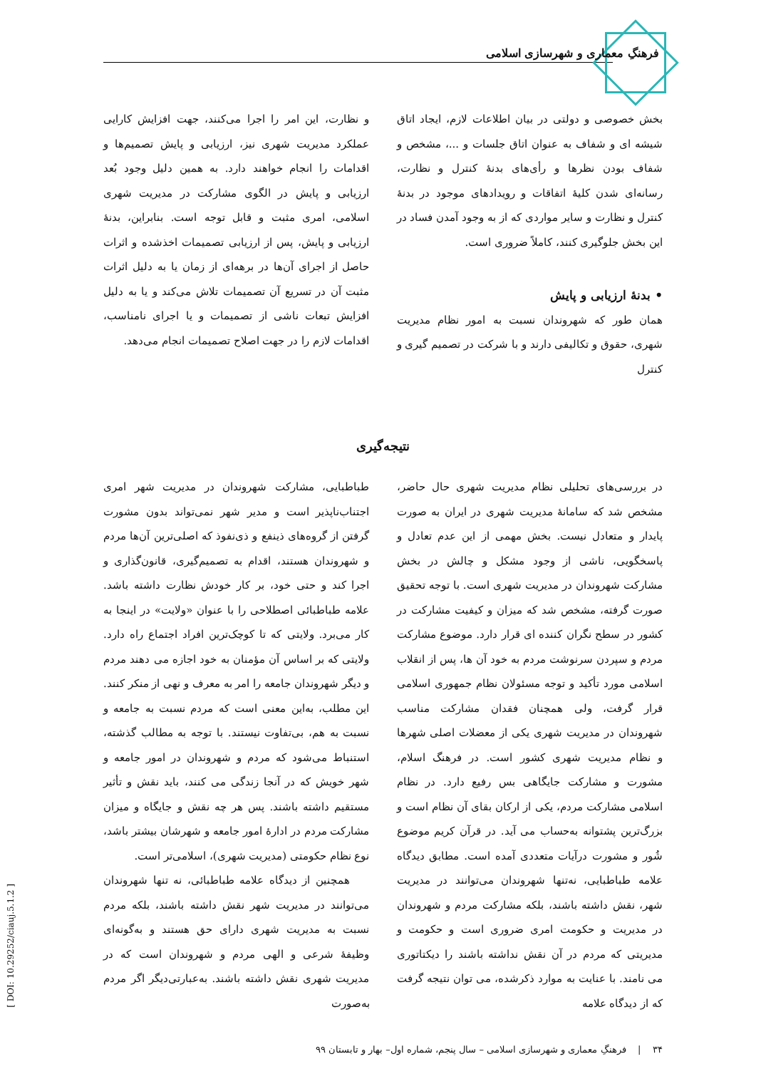فرهنگِ معماری و شهرسازی اسلامی
بخش خصوصی و دولتی در بیان اطلاعات لازم، ایجاد اتاق شیشه ای و شفاف به عنوان اتاق جلسات و ...، مشخص و شفاف بودن نظرها و رأی‌های بدنهٔ کنترل و نظارت، رسانه‌ای شدن کلیهٔ اتفاقات و رویدادهای موجود در بدنهٔ کنترل و نظارت و سایر مواردی که از به وجود آمدن فساد در این بخش جلوگیری کنند، کاملاً ضروری است.
• بدنهٔ ارزیابی و پایش
همان طور که شهروندان نسبت به امور نظام مدیریت شهری، حقوق و تکالیفی دارند و با شرکت در تصمیم گیری و کنترل
و نظارت، این امر را اجرا می‌کنند، جهت افزایش کارایی عملکرد مدیریت شهری نیز، ارزیابی و پایش تصمیم‌ها و اقدامات را انجام خواهند دارد. به همین دلیل وجود بُعد ارزیابی و پایش در الگوی مشارکت در مدیریت شهری اسلامی، امری مثبت و قابل توجه است. بنابراین، بدنهٔ ارزیابی و پایش، پس از ارزیابی تصمیمات اخذشده و اثرات حاصل از اجرای آن‌ها در برهه‌ای از زمان یا به دلیل اثرات مثبت آن در تسریع آن تصمیمات تلاش می‌کند و یا به دلیل افزایش تبعات ناشی از تصمیمات و یا اجرای نامناسب، اقدامات لازم را در جهت اصلاح تصمیمات انجام می‌دهد.
نتیجه‌گیری
در بررسی‌های تحلیلی نظام مدیریت شهری حال حاضر، مشخص شد که سامانهٔ مدیریت شهری در ایران به صورت پایدار و متعادل نیست. بخش مهمی از این عدم تعادل و پاسخگویی، ناشی از وجود مشکل و چالش در بخش مشارکت شهروندان در مدیریت شهری است. با توجه تحقیق صورت گرفته، مشخص شد که میزان و کیفیت مشارکت در کشور در سطح نگران کننده ای قرار دارد. موضوع مشارکت مردم و سپردن سرنوشت مردم به خود آن ها، پس از انقلاب اسلامی مورد تأکید و توجه مسئولان نظام جمهوری اسلامی قرار گرفت، ولی همچنان فقدان مشارکت مناسب شهروندان در مدیریت شهری یکی از معضلات اصلی شهرها و نظام مدیریت شهری کشور است. در فرهنگ اسلام، مشورت و مشارکت جایگاهی بس رفیع دارد. در نظام اسلامی مشارکت مردم، یکی از ارکان بقای آن نظام است و بزرگ‌ترین پشتوانه به‌حساب می آید. در قرآن کریم موضوع شُور و مشورت درآیات متعددی آمده است. مطابق دیدگاه علامه طباطبایی، نه‌تنها شهروندان می‌توانند در مدیریت شهر، نقش داشته باشند، بلکه مشارکت مردم و شهروندان در مدیریت و حکومت امری ضروری است و حکومت و مدیریتی که مردم در آن نقش نداشته باشند را دیکتاتوری می نامند. با عنایت به موارد ذکرشده، می توان نتیجه گرفت که از دیدگاه علامه
طباطبایی، مشارکت شهروندان در مدیریت شهر امری اجتناب‌ناپذیر است و مدیر شهر نمی‌تواند بدون مشورت گرفتن از گروه‌های ذینفع و ذی‌نفوذ که اصلی‌ترین آن‌ها مردم و شهروندان هستند، اقدام به تصمیم‌گیری، قانون‌گذاری و اجرا کند و حتی خود، بر کار خودش نظارت داشته باشد. علامه طباطبائی اصطلاحی را با عنوان «ولایت» در اینجا به کار می‌برد. ولایتی که تا کوچک‌ترین افراد اجتماع راه دارد. ولایتی که بر اساس آن مؤمنان به خود اجازه می دهند مردم و دیگر شهروندان جامعه را امر به معرف و نهی از منکر کنند. این مطلب، به‌این معنی است که مردم نسبت به جامعه و نسبت به هم، بی‌تفاوت نیستند. با توجه به مطالب گذشته، استنباط می‌شود که مردم و شهروندان در امور جامعه و شهر خویش که در آنجا زندگی می کنند، باید نقش و تأثیر مستقیم داشته باشند. پس هر چه نقش و جایگاه و میزان مشارکت مردم در ادارهٔ امور جامعه و شهرشان بیشتر باشد، نوع نظام حکومتی (مدیریت شهری)، اسلامی‌تر است.
همچنین از دیدگاه علامه طباطبائی، نه تنها شهروندان می‌توانند در مدیریت شهر نقش داشته باشند، بلکه مردم نسبت به مدیریت شهری دارای حق هستند و به‌گونه‌ای وظیفهٔ شرعی و الهی مردم و شهروندان است که در مدیریت شهری نقش داشته باشند. به‌عبارتی‌دیگر اگر مردم به‌صورت
۳۴ | فرهنگِ معماری و شهرسازی اسلامی – سال پنجم، شماره اول– بهار و تابستان ۹۹
[ DOI: 10.29252/ciauj.5.1.2 ]